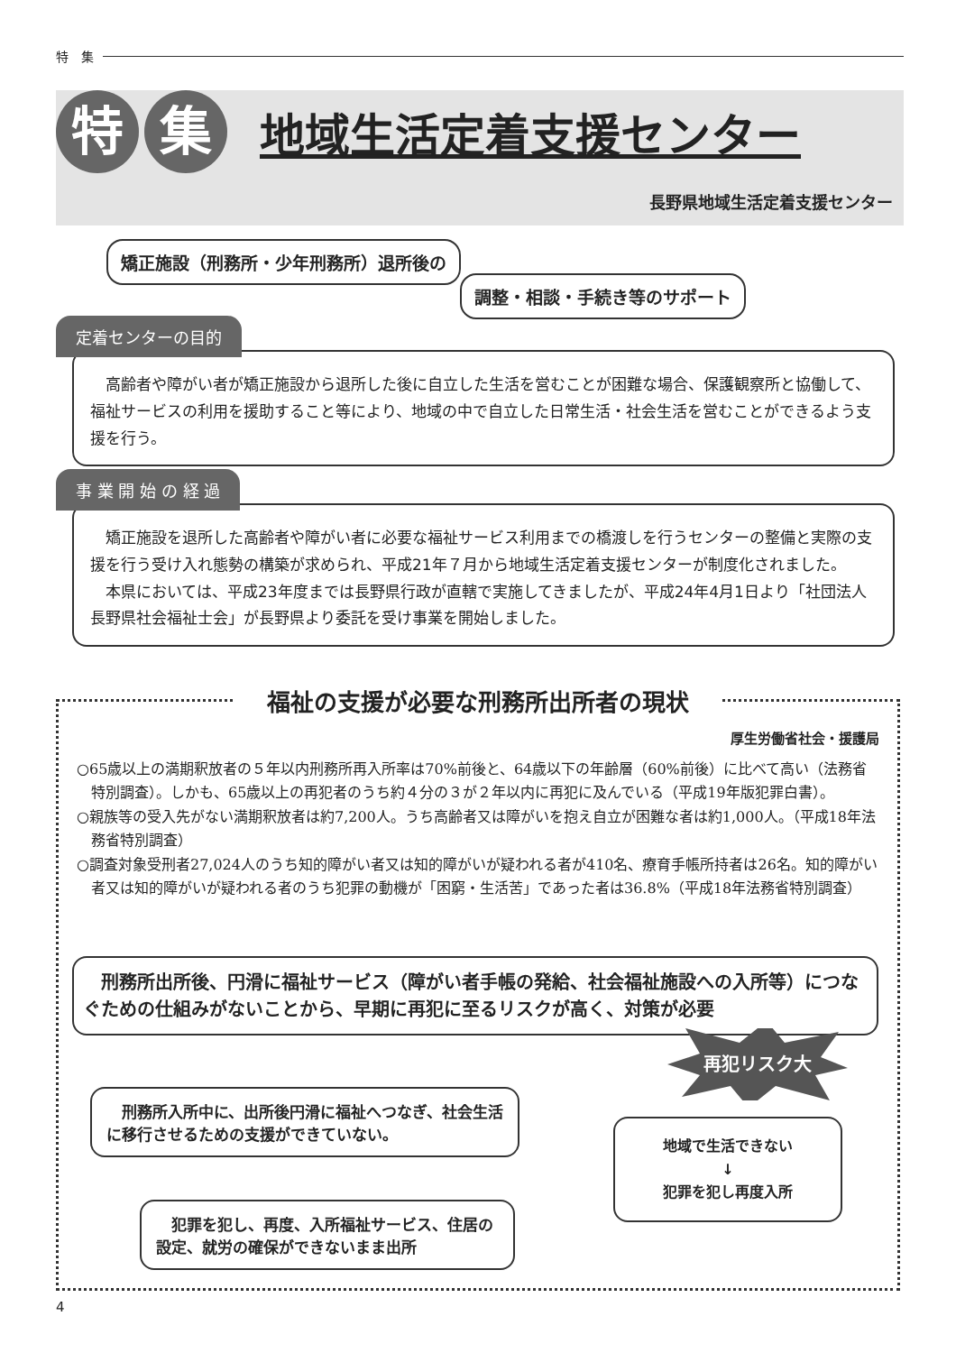特　集
特 集
地域生活定着支援センター
長野県地域生活定着支援センター
矯正施設（刑務所・少年刑務所）退所後の
調整・相談・手続き等のサポート
定着センターの目的
高齢者や障がい者が矯正施設から退所した後に自立した生活を営むことが困難な場合、保護観察所と協働して、福祉サービスの利用を援助すること等により、地域の中で自立した日常生活・社会生活を営むことができるよう支援を行う。
事 業 開 始 の 経 過
矯正施設を退所した高齢者や障がい者に必要な福祉サービス利用までの橋渡しを行うセンターの整備と実際の支援を行う受け入れ態勢の構築が求められ、平成21年７月から地域生活定着支援センターが制度化されました。
本県においては、平成23年度までは長野県行政が直轄で実施してきましたが、平成24年4月1日より「社団法人長野県社会福祉士会」が長野県より委託を受け事業を開始しました。
福祉の支援が必要な刑務所出所者の現状
厚生労働省社会・援護局
○65歳以上の満期釈放者の５年以内刑務所再入所率は70%前後と、64歳以下の年齢層（60%前後）に比べて高い（法務省特別調査）。しかも、65歳以上の再犯者のうち約４分の３が２年以内に再犯に及んでいる（平成19年版犯罪白書）。
○親族等の受入先がない満期釈放者は約7,200人。うち高齢者又は障がいを抱え自立が困難な者は約1,000人。（平成18年法務省特別調査）
○調査対象受刑者27,024人のうち知的障がい者又は知的障がいが疑われる者が410名、療育手帳所持者は26名。知的障がい者又は知的障がいが疑われる者のうち犯罪の動機が「困窮・生活苦」であった者は36.8%（平成18年法務省特別調査）
　刑務所出所後、円滑に福祉サービス（障がい者手帳の発給、社会福祉施設への入所等）につなぐための仕組みがないことから、早期に再犯に至るリスクが高く、対策が必要
　刑務所入所中に、出所後円滑に福祉へつなぎ、社会生活に移行させるための支援ができていない。
　犯罪を犯し、再度、入所福祉サービス、住居の設定、就労の確保ができないまま出所
再犯リスク大
地域で生活できない
↓
犯罪を犯し再度入所
4